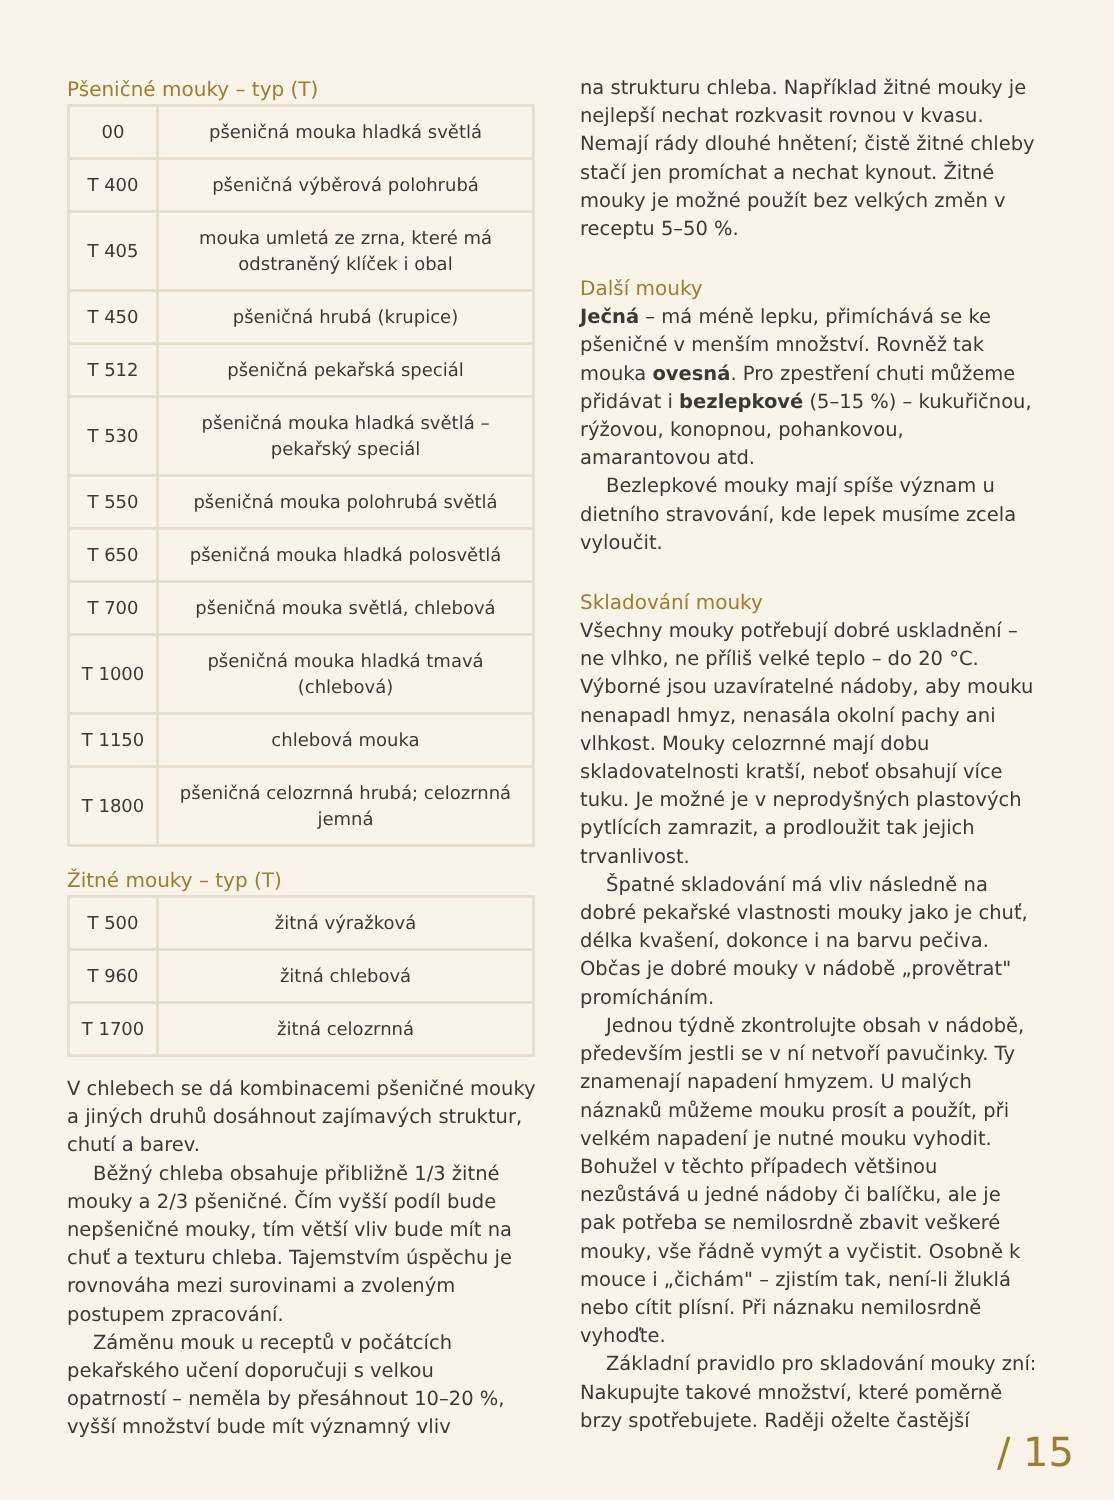Pšeničné mouky – typ (T)
| 00 | pšeničná mouka hladká světlá |
| T 400 | pšeničná výběrová polohrubá |
| T 405 | mouka umletá ze zrna, které má odstraněný klíček i obal |
| T 450 | pšeničná hrubá (krupice) |
| T 512 | pšeničná pekařská speciál |
| T 530 | pšeničná mouka hladká světlá – pekařský speciál |
| T 550 | pšeničná mouka polohrubá světlá |
| T 650 | pšeničná mouka hladká polosvětlá |
| T 700 | pšeničná mouka světlá, chlebová |
| T 1000 | pšeničná mouka hladká tmavá (chlebová) |
| T 1150 | chlebová mouka |
| T 1800 | pšeničná celozrnná hrubá; celozrnná jemná |
Žitné mouky – typ (T)
| T 500 | žitná výražková |
| T 960 | žitná chlebová |
| T 1700 | žitná celozrnná |
V chlebech se dá kombinacemi pšeničné mouky a jiných druhů dosáhnout zajímavých struktur, chutí a barev.
Běžný chleba obsahuje přibližně 1/3 žitné mouky a 2/3 pšeničné. Čím vyšší podíl bude nepšeničné mouky, tím větší vliv bude mít na chuť a texturu chleba. Tajemstvím úspěchu je rovnováha mezi surovinami a zvoleným postupem zpracování.
Záměnu mouk u receptů v počátcích pekařského učení doporučuji s velkou opatrností – neměla by přesáhnout 10–20 %, vyšší množství bude mít významný vliv
na strukturu chleba. Například žitné mouky je nejlepší nechat rozkvasit rovnou v kvasu. Nemají rády dlouhé hnětení; čistě žitné chleby stačí jen promíchat a nechat kynout. Žitné mouky je možné použít bez velkých změn v receptu 5–50 %.
Další mouky
Ječná – má méně lepku, přimíchává se ke pšeničné v menším množství. Rovněž tak mouka ovesná. Pro zpestření chuti můžeme přidávat i bezlepkové (5–15 %) – kukuřičnou, rýžovou, konopnou, pohankovou, amarantovou atd.
Bezlepkové mouky mají spíše význam u dietního stravování, kde lepek musíme zcela vyloučit.
Skladování mouky
Všechny mouky potřebují dobré uskladnění – ne vlhko, ne příliš velké teplo – do 20 °C. Výborné jsou uzavíratelné nádoby, aby mouku nenapadl hmyz, nenasála okolní pachy ani vlhkost. Mouky celozrnné mají dobu skladovatelnosti kratší, neboť obsahují více tuku. Je možné je v neprodyšných plastových pytlících zamrazit, a prodloužit tak jejich trvanlivost.
Špatné skladování má vliv následně na dobré pekařské vlastnosti mouky jako je chuť, délka kvašení, dokonce i na barvu pečiva. Občas je dobré mouky v nádobě „provětrat" promícháním.
Jednou týdně zkontrolujte obsah v nádobě, především jestli se v ní netvoří pavučinky. Ty znamenají napadení hmyzem. U malých náznaků můžeme mouku prosít a použít, při velkém napadení je nutné mouku vyhodit. Bohužel v těchto případech většinou nezůstává u jedné nádoby či balíčku, ale je pak potřeba se nemilosrdně zbavit veškeré mouky, vše řádně vymýt a vyčistit. Osobně k mouce i „čichám" – zjistím tak, není-li žluklá nebo cítit plísní. Při náznaku nemilosrdně vyhoďte.
Základní pravidlo pro skladování mouky zní: Nakupujte takové množství, které poměrně brzy spotřebujete. Raději oželte častější
/ 15